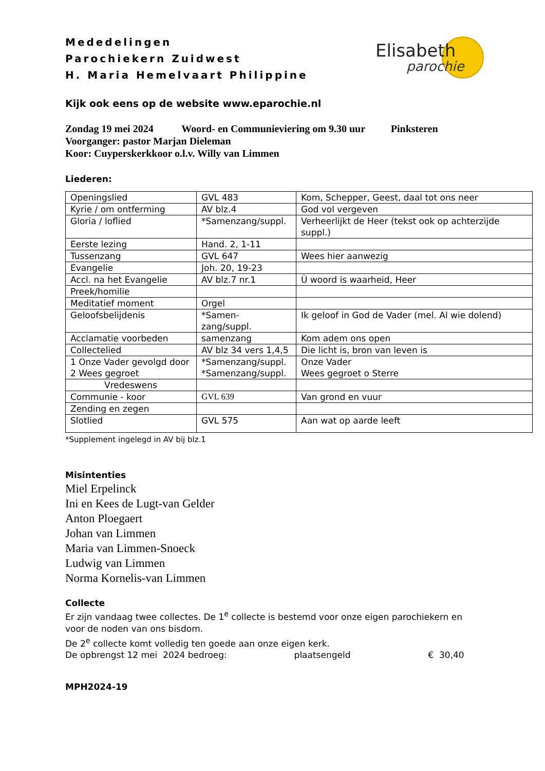Elisabeth
parochie
Mededelingen
Parochiekern Zuidwest
H. Maria Hemelvaart Philippine
Kijk ook eens op de website www.eparochie.nl
Zondag 19 mei 2024 Woord- en Communieviering om 9.30 uur Pinksteren
Voorganger: pastor Marjan Dieleman
Koor: Cuyperskerkkoor o.l.v. Willy van Limmen
Liederen:
| Openingslied | GVL 483 | Kom, Schepper, Geest, daal tot ons neer |
| Kyrie / om ontferming | AV blz.4 | God vol vergeven |
| Gloria / loflied | *Samenzang/suppl. | Verheerlijkt de Heer (tekst ook op achterzijde suppl.) |
| Eerste lezing | Hand. 2, 1-11 | |
| Tussenzang | GVL 647 | Wees hier aanwezig |
| Evangelie | Joh. 20, 19-23 | |
| Accl. na het Evangelie | AV blz.7 nr.1 | Ù woord is waarheid, Heer |
| Preek/homilie | | |
| Meditatief moment | Orgel | |
| Geloofsbelijdenis | *Samen- zang/suppl. | Ik geloof in God de Vader (mel. Al wie dolend) |
| Acclamatie voorbeden | samenzang | Kom adem ons open |
| Collectelied | AV blz 34 vers 1,4,5 | Die licht is, bron van leven is |
| 1 Onze Vader gevolgd door 2 Wees gegroet | *Samenzang/suppl. *Samenzang/suppl. | Onze Vader Wees gegroet o Sterre |
| Vredeswens | | |
| Communie - koor | GVL 639 | Van grond en vuur |
| Zending en zegen | | |
| Slotlied | GVL 575 | Aan wat op aarde leeft |
*Supplement ingelegd in AV bij blz.1
Misintenties
Miel Erpelinck
Ini en Kees de Lugt-van Gelder
Anton Ploegaert
Johan van Limmen
Maria van Limmen-Snoeck
Ludwig van Limmen
Norma Kornelis-van Limmen
Collecte
Er zijn vandaag twee collectes. De 1<sup>e</sup> collecte is bestemd voor onze eigen parochiekern en
voor de noden van ons bisdom.
De 2<sup>e</sup> collecte komt volledig ten goede aan onze eigen kerk.
De opbrengst 12 mei 2024 bedroeg: plaatsengeld € 30,40
MPH2024-19